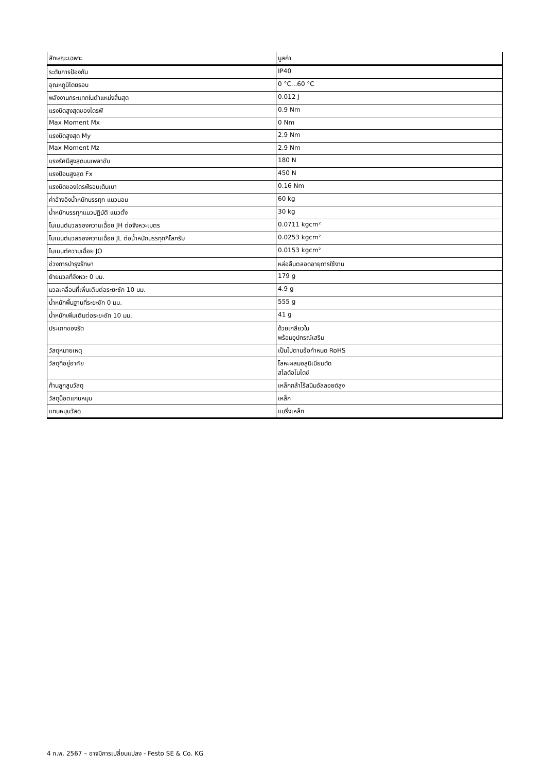| ลักษณะเฉพาะ | มูลค่า |
| --- | --- |
| ระดับการป้องกัน | IP40 |
| อุณหภูมิโดยรอบ | 0 °C...60 °C |
| พลังงานกระแทกในตำแหน่งสิ้นสุด | 0.012 J |
| แรงบิดสูงสุดของไดรฟ์ | 0.9 Nm |
| Max Moment Mx | 0 Nm |
| แรงบิดสูงสุด My | 2.9 Nm |
| Max Moment Mz | 2.9 Nm |
| แรงรัศมีสูงสุดบนเพลาขับ | 180 N |
| แรงป้อนสูงสุด Fx | 450 N |
| แรงบิดของไดรฟ์รอบเดินเบา | 0.16 Nm |
| ค่าอ้างอิงน้ำหนักบรรทุก แนวนอน | 60 kg |
| น้ำหนักบรรทุกแนวปฏิบัติ แนวตั้ง | 30 kg |
| โมเมนต์มวลของความเฉื่อย JH ต่อจังหวะเมตร | 0.0711 kgcm² |
| โมเมนต์มวลของความเฉื่อย JL ต่อน้ำหนักบรรทุกกิโลกรัม | 0.0253 kgcm² |
| โมเมนต์ความเฉื่อย JO | 0.0153 kgcm² |
| ช่วงการบำรุงรักษา | หล่อลื่นตลอดอายุการใช้งาน |
| ย้ายมวลที่จังหวะ 0 มม. | 179 g |
| มวลเคลื่อนที่เพิ่มเติมต่อระยะชัก 10 มม. | 4.9 g |
| น้ำหนักพื้นฐานที่ระยะชัก 0 มม. | 555 g |
| น้ำหนักเพิ่มเติมต่อระยะชัก 10 มม. | 41 g |
| ประเภทของรัด | ด้วยเกลียวใน พร้อมอุปกรณ์เสริม |
| วัสดุหมายเหตุ | เป็นไปตามข้อกำหนด RoHS |
| วัสดุที่อยู่อาศัย | โลหะผสมอลูมิเนียมดัด สไลด์อโนไดซ์ |
| ก้านลูกสูบวัสดุ | เหล็กกล้าไร้สนิมอัลลอยด์สูง |
| วัสดุน็อตแกนหมุน | เหล็ก |
| แกนหมุนวัสดุ | แบริ่งเหล็ก |
4 ก.พ. 2567 – อาจมีการเปลี่ยนแปลง - Festo SE & Co. KG